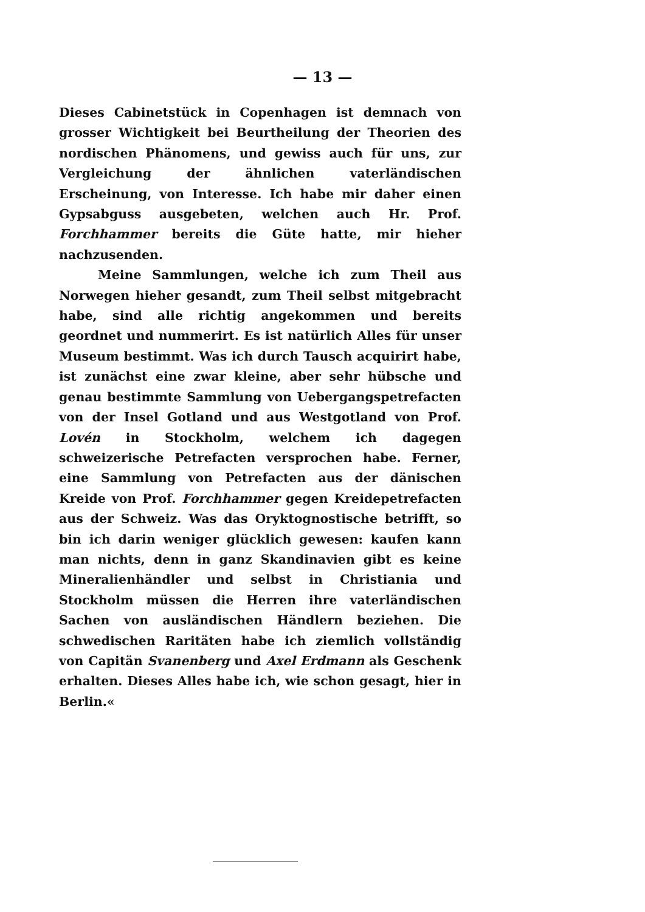— 13 —
Dieses Cabinetstück in Copenhagen ist demnach von grosser Wichtigkeit bei Beurtheilung der Theorien des nordischen Phänomens, und gewiss auch für uns, zur Vergleichung der ähnlichen vaterländischen Erscheinung, von Interesse. Ich habe mir daher einen Gypsabguss ausgebeten, welchen auch Hr. Prof. Forchhammer bereits die Güte hatte, mir hieher nachzusenden.
Meine Sammlungen, welche ich zum Theil aus Norwegen hieher gesandt, zum Theil selbst mitgebracht habe, sind alle richtig angekommen und bereits geordnet und nummerirt. Es ist natürlich Alles für unser Museum bestimmt. Was ich durch Tausch acquirirt habe, ist zunächst eine zwar kleine, aber sehr hübsche und genau bestimmte Sammlung von Uebergangspetrefacten von der Insel Gotland und aus Westgotland von Prof. Lovén in Stockholm, welchem ich dagegen schweizerische Petrefacten versprochen habe. Ferner, eine Sammlung von Petrefacten aus der dänischen Kreide von Prof. Forchhammer gegen Kreidepetrefacten aus der Schweiz. Was das Oryktognostische betrifft, so bin ich darin weniger glücklich gewesen: kaufen kann man nichts, denn in ganz Skandinavien gibt es keine Mineralienhändler und selbst in Christiania und Stockholm müssen die Herren ihre vaterländischen Sachen von ausländischen Händlern beziehen. Die schwedischen Raritäten habe ich ziemlich vollständig von Capitän Svanenberg und Axel Erdmann als Geschenk erhalten. Dieses Alles habe ich, wie schon gesagt, hier in Berlin.«